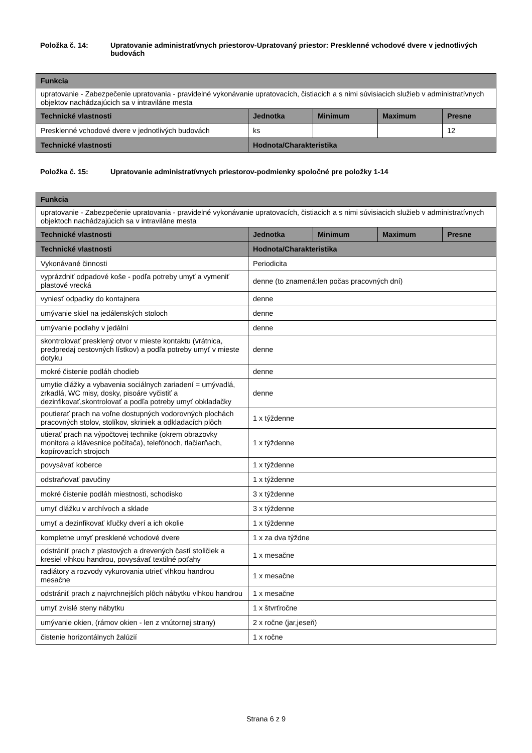Položka č. 14: Upratovanie administratívnych priestorov-Upratovaný priestor: Presklenné vchodové dvere v jednotlivých budovách
| Funkcia | | | | |
| --- | --- | --- | --- | --- |
| upratovanie - Zabezpečenie upratovania - pravidelné vykonávanie upratovacích, čistiacich a s nimi súvisiacich služieb v administratívnych objektov nachádzajúcich sa v intraviláne mesta | | | | |
| Technické vlastnosti | Jednotka | Minimum | Maximum | Presne |
| Presklenné vchodové dvere v jednotlivých budovách | ks | | | 12 |
| Technické vlastnosti | Hodnota/Charakteristika | | | |
Položka č. 15: Upratovanie administratívnych priestorov-podmienky spoločné pre položky 1-14
| Funkcia | | | | |
| --- | --- | --- | --- | --- |
| upratovanie - Zabezpečenie upratovania - pravidelné vykonávanie upratovacích, čistiacich a s nimi súvisiacich služieb v administratívnych objektoch nachádzajúcich sa v intraviláne mesta | | | | |
| Technické vlastnosti | Jednotka | Minimum | Maximum | Presne |
| Technické vlastnosti | Hodnota/Charakteristika | | | |
| Vykonávané činnosti | Periodicita | | | |
| vyprázdniť odpadové koše - podľa potreby umyť a vymeniť plastové vrecká | denne (to znamená:len počas pracovných dní) | | | |
| vyniesť odpadky do kontajnera | denne | | | |
| umývanie skiel na jedálenských stoloch | denne | | | |
| umývanie podlahy v jedálni | denne | | | |
| skontrolovať presklený otvor v mieste kontaktu (vrátnica, predpredaj cestovných lístkov) a podľa potreby umyť v mieste dotyku | denne | | | |
| mokré čistenie podláh chodieb | denne | | | |
| umytie dlážky a vybavenia sociálnych zariadení = umývadlá, zrkadlá, WC misy, dosky, pisoáre vyčistiť a dezinfikovať,skontrolovať a podľa potreby umyť obkladačky | denne | | | |
| poutierať prach na voľne dostupných vodorovných plochách pracovných stolov, stolíkov, skriniek a odkladacích plôch | 1 x týždenne | | | |
| utierať prach na výpočtovej technike (okrem obrazovky monitora a klávesnice počítača), telefónoch, tlačiarňach, kopírovacích strojoch | 1 x týždenne | | | |
| povysávať koberce | 1 x týždenne | | | |
| odstraňovať pavučiny | 1 x týždenne | | | |
| mokré čistenie podláh miestnosti, schodisko | 3 x týždenne | | | |
| umyť dlážku v archívoch a sklade | 3 x týždenne | | | |
| umyť a dezinfikovať kľučky dverí a ich okolie | 1 x týždenne | | | |
| kompletne umyť presklené vchodové dvere | 1 x za dva týždne | | | |
| odstrániť prach z plastových a drevených častí stoličiek a kresiel vlhkou handrou, povysávať textilné poťahy | 1 x mesačne | | | |
| radiátory a rozvody vykurovania utrieť vlhkou handrou mesačne | 1 x mesačne | | | |
| odstrániť prach z najvrchnejších plôch nábytku vlhkou handrou | 1 x mesačne | | | |
| umyť zvislé steny nábytku | 1 x štvrťročne | | | |
| umývanie okien, (rámov okien - len z vnútornej strany) | 2 x ročne (jar,jeseň) | | | |
| čistenie horizontálnych žalúzií | 1 x ročne | | | |
Strana 6 z 9